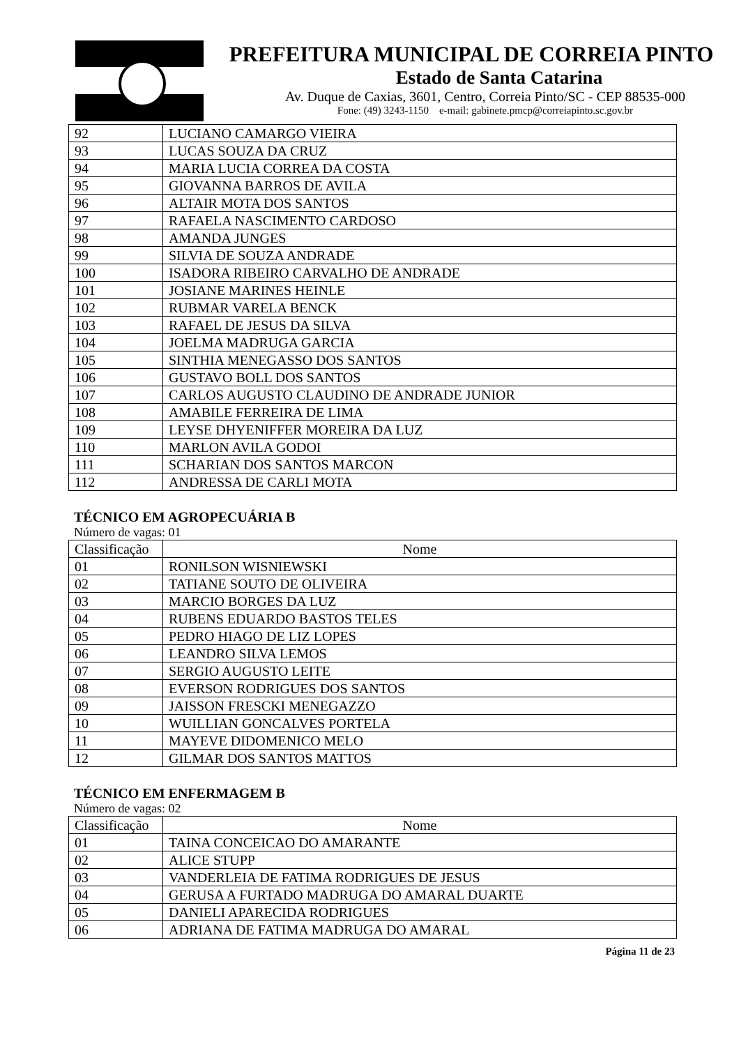PREFEITURA MUNICIPAL DE CORREIA PINTO
Estado de Santa Catarina
Av. Duque de Caxias, 3601, Centro, Correia Pinto/SC - CEP 88535-000
Fone: (49) 3243-1150 e-mail: gabinete.pmcp@correiapinto.sc.gov.br
| 92 | LUCIANO CAMARGO VIEIRA |
| 93 | LUCAS SOUZA DA CRUZ |
| 94 | MARIA LUCIA CORREA DA COSTA |
| 95 | GIOVANNA BARROS DE AVILA |
| 96 | ALTAIR MOTA DOS SANTOS |
| 97 | RAFAELA NASCIMENTO CARDOSO |
| 98 | AMANDA JUNGES |
| 99 | SILVIA DE SOUZA ANDRADE |
| 100 | ISADORA RIBEIRO CARVALHO DE ANDRADE |
| 101 | JOSIANE MARINES HEINLE |
| 102 | RUBMAR VARELA BENCK |
| 103 | RAFAEL DE JESUS DA SILVA |
| 104 | JOELMA MADRUGA GARCIA |
| 105 | SINTHIA MENEGASSO DOS SANTOS |
| 106 | GUSTAVO BOLL DOS SANTOS |
| 107 | CARLOS AUGUSTO CLAUDINO DE ANDRADE JUNIOR |
| 108 | AMABILE FERREIRA DE LIMA |
| 109 | LEYSE DHYENIFFER MOREIRA DA LUZ |
| 110 | MARLON AVILA GODOI |
| 111 | SCHARIAN DOS SANTOS MARCON |
| 112 | ANDRESSA DE CARLI MOTA |
TÉCNICO EM AGROPECUÁRIA B
Número de vagas: 01
| Classificação | Nome |
| --- | --- |
| 01 | RONILSON WISNIEWSKI |
| 02 | TATIANE SOUTO DE OLIVEIRA |
| 03 | MARCIO BORGES DA LUZ |
| 04 | RUBENS EDUARDO BASTOS TELES |
| 05 | PEDRO HIAGO DE LIZ LOPES |
| 06 | LEANDRO SILVA LEMOS |
| 07 | SERGIO AUGUSTO LEITE |
| 08 | EVERSON RODRIGUES DOS SANTOS |
| 09 | JAISSON FRESCKI MENEGAZZO |
| 10 | WUILLIAN GONCALVES PORTELA |
| 11 | MAYEVE DIDOMENICO MELO |
| 12 | GILMAR DOS SANTOS MATTOS |
TÉCNICO EM ENFERMAGEM B
Número de vagas: 02
| Classificação | Nome |
| --- | --- |
| 01 | TAINA CONCEICAO DO AMARANTE |
| 02 | ALICE STUPP |
| 03 | VANDERLEIA DE FATIMA RODRIGUES DE JESUS |
| 04 | GERUSA A FURTADO MADRUGA DO AMARAL DUARTE |
| 05 | DANIELI APARECIDA RODRIGUES |
| 06 | ADRIANA DE FATIMA MADRUGA DO AMARAL |
Página 11 de 23